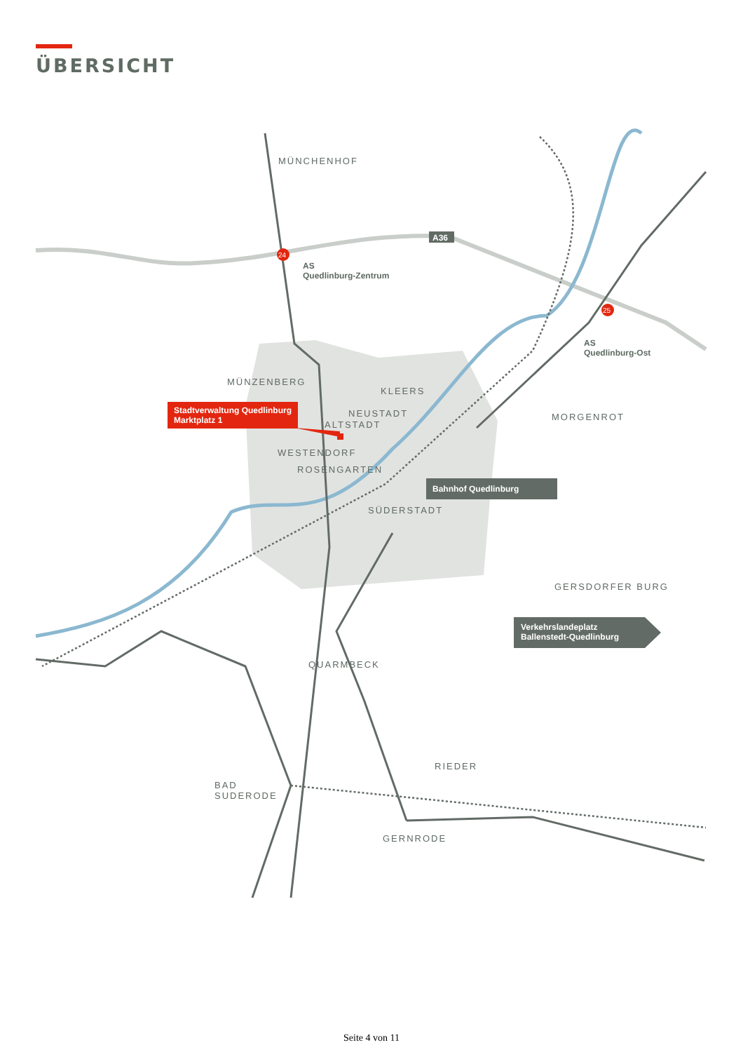ÜBERSICHT
24
25
A36
MÜNCHENHOF
AS
Quedlinburg-Zentrum
AS
Quedlinburg-Ost
MÜNZENBERG
KLEERS
Stadtverwaltung Quedlinburg
Marktplatz 1
NEUSTADT
ALTSTADT
MORGENROT
WESTENDORF
ROSENGARTEN
Bahnhof Quedlinburg
SÜDERSTADT
GERSDORFER BURG
Verkehrslandeplatz
Ballenstedt-Quedlinburg
QUARMBECK
RIEDER
BAD
SUDERODE
GERNRODE
Seite 4 von 11